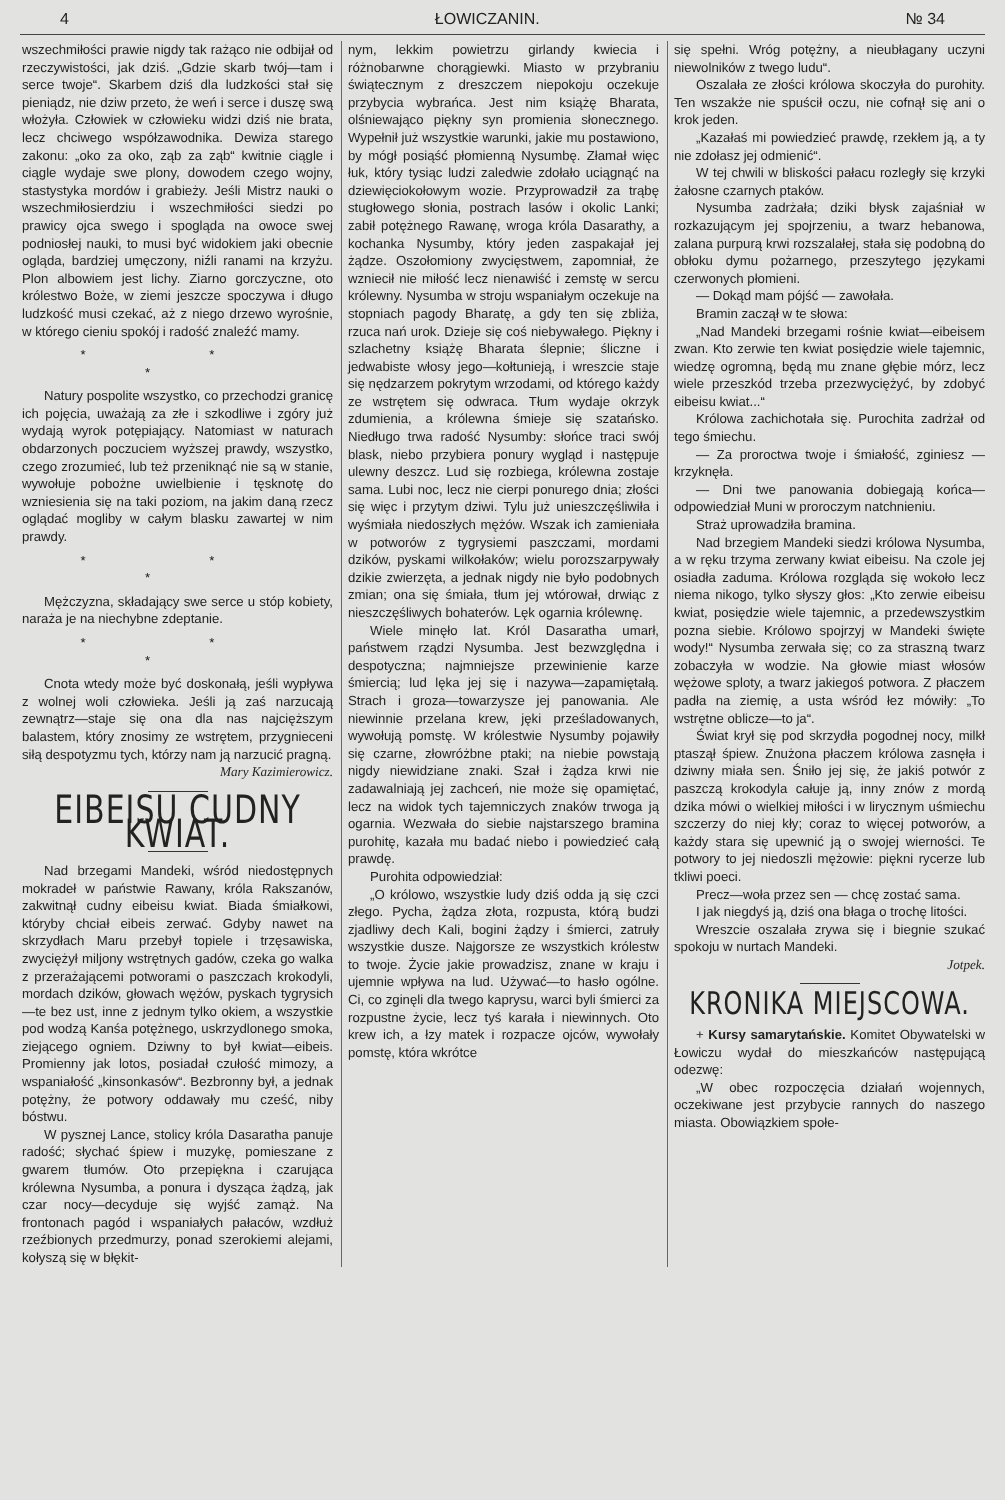4 ŁOWICZANIN. № 34
wszechmiłości prawie nigdy tak rażąco nie odbijał od rzeczywistości, jak dziś. „Gdzie skarb twój—tam i serce twoje“. Skarbem dziś dla ludzkości stał się pieniądz, nie dziw przeto, że weń i serce i duszę swą włożyła. Człowiek w człowieku widzi dziś nie brata, lecz chciwego współzawodnika. Dewiza starego zakonu: „oko za oko, ząb za ząb“ kwitnie ciągle i ciągle wydaje swe plony, dowodem czego wojny, stastystyka mordów i grabieży. Jeśli Mistrz nauki o wszechmiłosierdziu i wszechmiłości siedzi po prawicy ojca swego i spogląda na owoce swej podniosłej nauki, to musi być widokiem jaki obecnie ogląda, bardziej umęczony, niźli ranami na krzyżu. Plon albowiem jest lichy. Ziarno gorczyczne, oto królestwo Boże, w ziemi jeszcze spoczywa i długo ludzkość musi czekać, aż z niego drzewo wyrośnie, w którego cieniu spokój i radość znaleźć mamy.
* * *
Natury pospolite wszystko, co przechodzi granicę ich pojęcia, uważają za złe i szkodliwe i zgóry już wydają wyrok potępiający. Natomiast w naturach obdarzonych poczuciem wyższej prawdy, wszystko, czego zrozumieć, lub też przeniknąć nie są w stanie, wywołuje pobożne uwielbienie i tęsknotę do wzniesienia się na taki poziom, na jakim daną rzecz oglądać mogliby w całym blasku zawartej w nim prawdy.
* * *
Mężczyzna, składający swe serce u stóp kobiety, naraża je na niechybne zdeptanie.
* * *
Cnota wtedy może być doskonałą, jeśli wypływa z wolnej woli człowieka. Jeśli ją zaś narzucają zewnątrz—staje się ona dla nas najcięższym balastem, który znosimy ze wstrętem, przygnieceni siłą despotyzmu tych, którzy nam ją narzucić pragną.
Mary Kazimierowicz.
EIBEISU CUDNY KWIAT.
Nad brzegami Mandeki, wśród niedostępnych mokradeł w państwie Rawany, króla Rakszanów, zakwitnął cudny eibeisu kwiat. Biada śmiałkowi, któryby chciał eibeis zerwać. Gdyby nawet na skrzydłach Maru przebył topiele i trzęsawiska, zwyciężył miljony wstrętnych gadów, czeka go walka z przerażającemi potworami o paszczach krokodyli, mordach dzików, głowach wężów, pyskach tygrysich—te bez ust, inne z jednym tylko okiem, a wszystkie pod wodzą Kanśa potężnego, uskrzydlonego smoka, ziejącego ogniem. Dziwny to był kwiat—eibeis. Promienny jak lotos, posiadał czułość mimozy, a wspaniałość „kinsonkasów“. Bezbronny był, a jednak potężny, że potwory oddawały mu cześć, niby bóstwu.
W pysznej Lance, stolicy króla Dasaratha panuje radość; słychać śpiew i muzykę, pomieszane z gwarem tłumów. Oto przepiękna i czarująca królewna Nysumba, a ponura i dysząca żądzą, jak czar nocy—decyduje się wyjść zamąż. Na frontonach pagód i wspaniałych pałaców, wzdłuż rzeźbionych przedmurzy, ponad szerokiemi alejami, kołyszą się w błękit-
nym, lekkim powietrzu girlandy kwiecia i różnobarwne chorągiewki. Miasto w przybraniu świątecznym z dreszczem niepokoju oczekuje przybycia wybrańca. Jest nim książę Bharata, olśniewająco piękny syn promienia słonecznego. Wypełnił już wszystkie warunki, jakie mu postawiono, by mógł posiąść płomienną Nysumbę. Złamał więc łuk, który tysiąc ludzi zaledwie zdołało uciągnąć na dziewięciokołowym wozie. Przyprowadził za trąbę stugłowego słonia, postrach lasów i okolic Lanki; zabił potężnego Rawanę, wroga króla Dasarathy, a kochanka Nysumby, który jeden zaspakajał jej żądze. Oszołomiony zwycięstwem, zapomniał, że wzniecił nie miłość lecz nienawiść i zemstę w sercu królewny. Nysumba w stroju wspaniałym oczekuje na stopniach pagody Bharatę, a gdy ten się zbliża, rzuca nań urok. Dzieje się coś niebywałego. Piękny i szlachetny książę Bharata ślepnie; śliczne i jedwabiste włosy jego—kołtunieją, i wreszcie staje się nędzarzem pokrytym wrzodami, od którego każdy ze wstrętem się odwraca. Tłum wydaje okrzyk zdumienia, a królewna śmieje się szatańsko. Niedługo trwa radość Nysumby: słońce traci swój blask, niebo przybiera ponury wygląd i następuje ulewny deszcz. Lud się rozbiega, królewna zostaje sama. Lubi noc, lecz nie cierpi ponurego dnia; złości się więc i przytym dziwi. Tylu już unieszczęśliwiła i wyśmiała niedoszłych mężów. Wszak ich zamieniała w potworów z tygrysiemi paszczami, mordami dzików, pyskami wilkołaków; wielu porozszarpywały dzikie zwierzęta, a jednak nigdy nie było podobnych zmian; ona się śmiała, tłum jej wtórował, drwiąc z nieszczęśliwych bohaterów. Lęk ogarnia królewnę.
Wiele minęło lat. Król Dasaratha umarł, państwem rządzi Nysumba. Jest bezwzględna i despotyczna; najmniejsze przewinienie karze śmiercią; lud lęka jej się i nazywa—zapamiętałą. Strach i groza—towarzysze jej panowania. Ale niewinnie przelana krew, jęki prześladowanych, wywołują pomstę. W królestwie Nysumby pojawiły się czarne, złowróżbne ptaki; na niebie powstają nigdy niewidziane znaki. Szał i żądza krwi nie zadawalniają jej zachceń, nie może się opamiętać, lecz na widok tych tajemniczych znaków trwoga ją ogarnia. Wezwała do siebie najstarszego bramina purohitę, kazała mu badać niebo i powiedzieć całą prawdę.
Purohita odpowiedział:
„O królowo, wszystkie ludy dziś odda ją się czci złego. Pycha, żądza złota, rozpusta, którą budzi zjadliwy dech Kali, bogini żądzy i śmierci, zatruły wszystkie dusze. Najgorsze ze wszystkich królestw to twoje. Życie jakie prowadzisz, znane w kraju i ujemnie wpływa na lud. Używać—to hasło ogólne. Ci, co zginęli dla twego kaprysu, warci byli śmierci za rozpustne życie, lecz tyś karała i niewinnych. Oto krew ich, a łzy matek i rozpacze ojców, wywołały pomstę, która wkrótce
się spełni. Wróg potężny, a nieubłagany uczyni niewolników z twego ludu“.
Oszalała ze złości królowa skoczyła do purohity. Ten wszakże nie spuścił oczu, nie cofnął się ani o krok jeden.
„Kazałaś mi powiedzieć prawdę, rzekłem ją, a ty nie zdołasz jej odmienić“.
W tej chwili w bliskości pałacu rozległy się krzyki żałosne czarnych ptaków.
Nysumba zadrżała; dziki błysk zajaśniał w rozkazującym jej spojrzeniu, a twarz hebanowa, zalana purpurą krwi rozszalałej, stała się podobną do obłoku dymu pożarnego, przeszytego językami czerwonych płomieni.
— Dokąd mam pójść — zawołała.
Bramin zaczął w te słowa:
„Nad Mandeki brzegami rośnie kwiat—eibeisem zwan. Kto zerwie ten kwiat posiędzie wiele tajemnic, wiedzę ogromną, będą mu znane głębie mórz, lecz wiele przeszkód trzeba przezwyciężyć, by zdobyć eibeisu kwiat...“
Królowa zachichotała się. Purochita zadrżał od tego śmiechu.
— Za proroctwa twoje i śmiałość, zginiesz — krzyknęła.
— Dni twe panowania dobiegają końca—odpowiedział Muni w proroczym natchnieniu.
Straż uprowadziła bramina.
Nad brzegiem Mandeki siedzi królowa Nysumba, a w ręku trzyma zerwany kwiat eibeisu. Na czole jej osiadła zaduma. Królowa rozgląda się wokoło lecz niema nikogo, tylko słyszy głos: „Kto zerwie eibeisu kwiat, posiędzie wiele tajemnic, a przedewszystkim pozna siebie. Królowo spojrzyj w Mandeki święte wody!“ Nysumba zerwała się; co za straszną twarz zobaczyła w wodzie. Na głowie miast włosów wężowe sploty, a twarz jakiegoś potwora. Z płaczem padła na ziemię, a usta wśród łez mówiły: „To wstrętne oblicze—to ja“.
Świat krył się pod skrzydła pogodnej nocy, milkł ptaszął śpiew. Znużona płaczem królowa zasnęła i dziwny miała sen. Śniło jej się, że jakiś potwór z paszczą krokodyla całuje ją, inny znów z mordą dzika mówi o wielkiej miłości i w lirycznym uśmiechu szczerzy do niej kły; coraz to więcej potworów, a każdy stara się upewnić ją o swojej wierności. Te potwory to jej niedoszli mężowie: piękni rycerze lub tkliwi poeci.
Precz—woła przez sen — chcę zostać sama.
I jak niegdyś ją, dziś ona błaga o trochę litości.
Wreszcie oszalała zrywa się i biegnie szukać spokoju w nurtach Mandeki.
Jotpek.
KRONIKA MIEJSCOWA.
+ Kursy samarytańskie. Komitet Obywatelski w Łowiczu wydał do mieszkańców następującą odezwę:
„W obec rozpoczęcia działań wojennych, oczekiwane jest przybycie rannych do naszego miasta. Obowiązkiem społe-